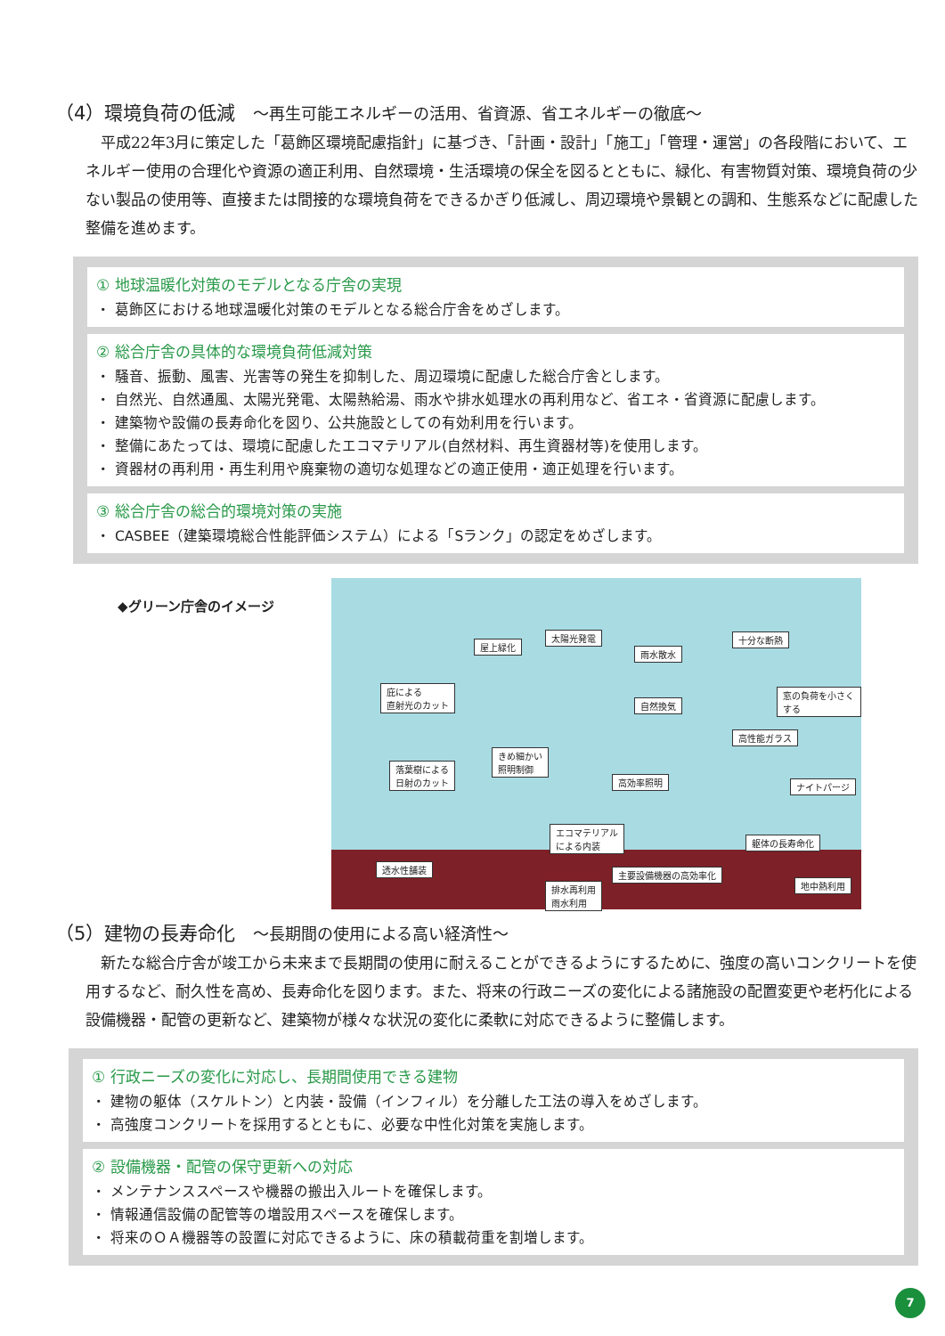（4）環境負荷の低減 ～再生可能エネルギーの活用、省資源、省エネルギーの徹底～
平成22年3月に策定した「葛飾区環境配慮指針」に基づき、「計画・設計」「施工」「管理・運営」の各段階において、エネルギー使用の合理化や資源の適正利用、自然環境・生活環境の保全を図るとともに、緑化、有害物質対策、環境負荷の少ない製品の使用等、直接または間接的な環境負荷をできるかぎり低減し、周辺環境や景観との調和、生態系などに配慮した整備を進めます。
① 地球温暖化対策のモデルとなる庁舎の実現
・ 葛飾区における地球温暖化対策のモデルとなる総合庁舎をめざします。
② 総合庁舎の具体的な環境負荷低減対策
・ 騒音、振動、風害、光害等の発生を抑制した、周辺環境に配慮した総合庁舎とします。
・ 自然光、自然通風、太陽光発電、太陽熱給湯、雨水や排水処理水の再利用など、省エネ・省資源に配慮します。
・ 建築物や設備の長寿命化を図り、公共施設としての有効利用を行います。
・ 整備にあたっては、環境に配慮したエコマテリアル(自然材料、再生資器材等)を使用します。
・ 資器材の再利用・再生利用や廃棄物の適切な処理などの適正使用・適正処理を行います。
③ 総合庁舎の総合的環境対策の実施
・ CASBEE（建築環境総合性能評価システム）による「Sランク」の認定をめざします。
◆グリーン庁舎のイメージ
屋上緑化
太陽光発電
雨水散水
十分な断熱
庇による
直射光のカット
窓の負荷を小さくする
自然換気
高性能ガラス
きめ細かい
照明制御 落葉樹による
日射のカット 高効率照明 ナイトパージ
エコマテリアル
による内装 躯体の長寿命化
透水性舗装
主要設備機器の高効率化
排水再利用
雨水利用
地中熱利用
（5）建物の長寿命化 ～長期間の使用による高い経済性～
新たな総合庁舎が竣工から未来まで長期間の使用に耐えることができるようにするために、強度の高いコンクリートを使用するなど、耐久性を高め、長寿命化を図ります。また、将来の行政ニーズの変化による諸施設の配置変更や老朽化による設備機器・配管の更新など、建築物が様々な状況の変化に柔軟に対応できるように整備します。
① 行政ニーズの変化に対応し、長期間使用できる建物
・ 建物の躯体（スケルトン）と内装・設備（インフィル）を分離した工法の導入をめざします。
・ 高強度コンクリートを採用するとともに、必要な中性化対策を実施します。
② 設備機器・配管の保守更新への対応
・ メンテナンススペースや機器の搬出入ルートを確保します。
・ 情報通信設備の配管等の増設用スペースを確保します。
・ 将来のＯＡ機器等の設置に対応できるように、床の積載荷重を割増します。
7